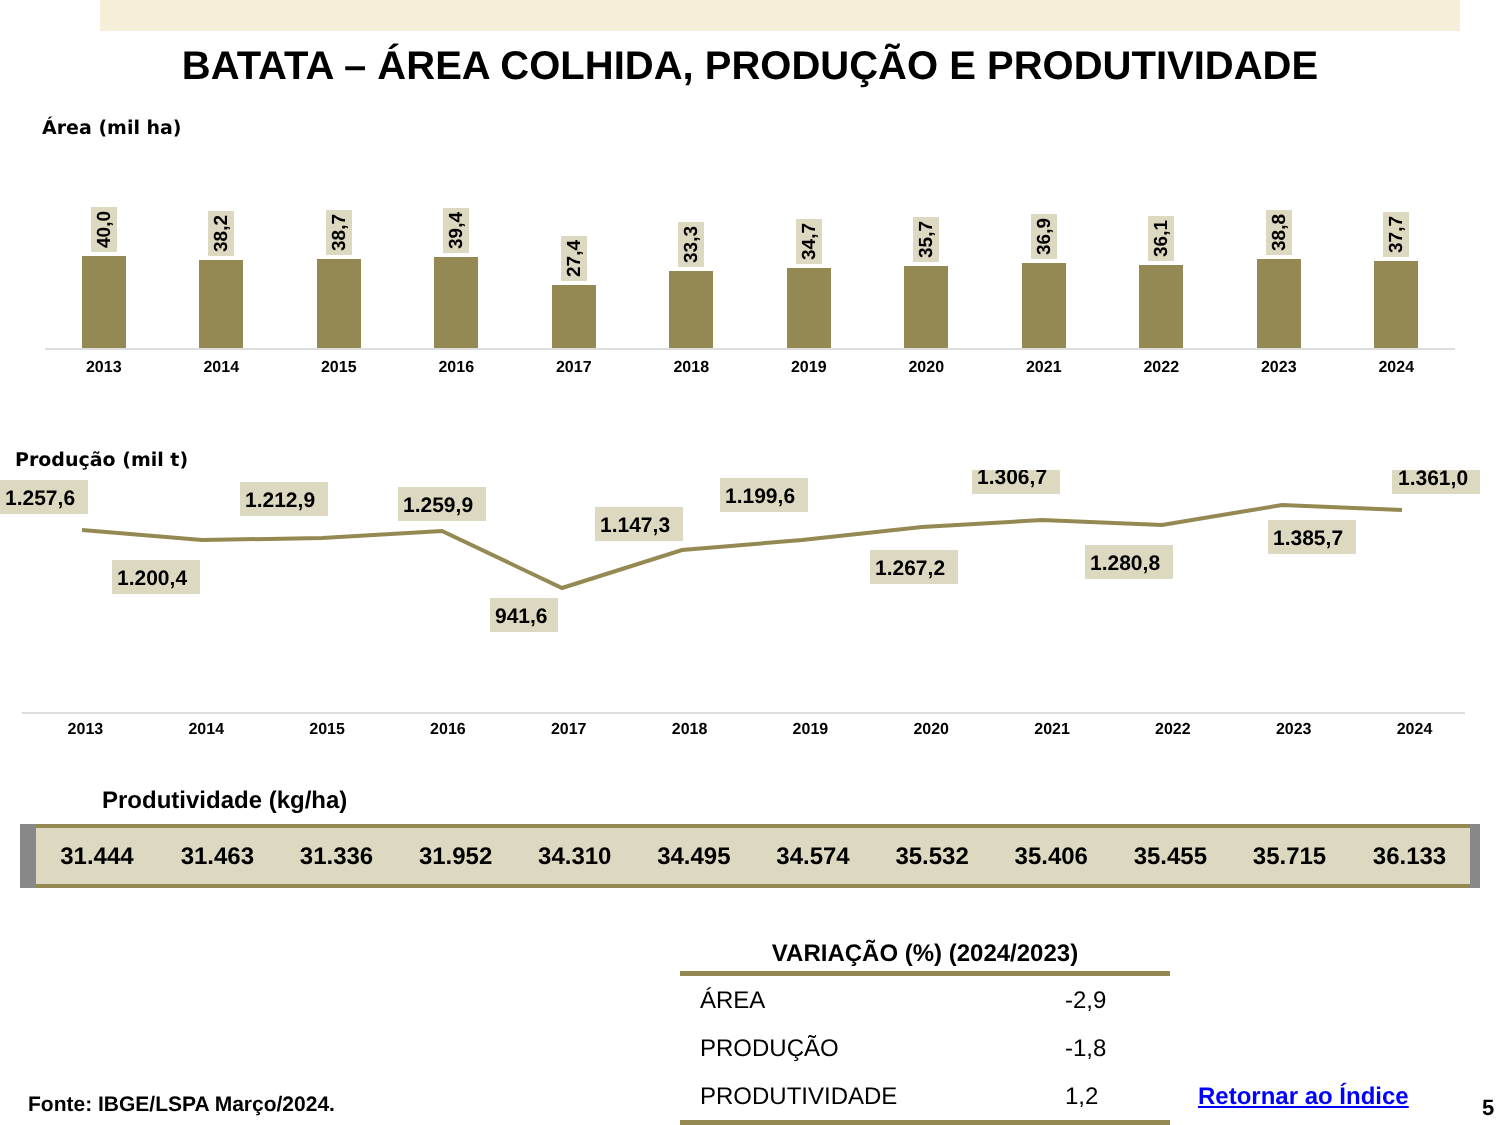BATATA – ÁREA COLHIDA, PRODUÇÃO E PRODUTIVIDADE
Área (mil ha)
40,0
38,2
38,7
39,4
27,4
33,3
34,7
35,7
36,9
36,1
38,8
37,7
2013 2014 2015 2016 2017 2018 2019 2020 2021 2022 2023 2024
Produção (mil t)
1.257,6
1.200,4
1.212,9
1.259,9
941,6
1.147,3
1.199,6
1.267,2
1.306,7
1.280,8
1.385,7
1.361,0
2013 2014 2015 2016 2017 2018 2019 2020 2021 2022 2023 2024
Produtividade (kg/ha)
| 31.444 | 31.463 | 31.336 | 31.952 | 34.310 | 34.495 | 34.574 | 35.532 | 35.406 | 35.455 | 35.715 | 36.133 |
| VARIAÇÃO (%) (2024/2023) | |
| --- | --- |
| ÁREA | -2,9 |
| PRODUÇÃO | -1,8 |
| PRODUTIVIDADE | 1,2 |
Fonte: IBGE/LSPA Março/2024. Retornar ao Índice 5